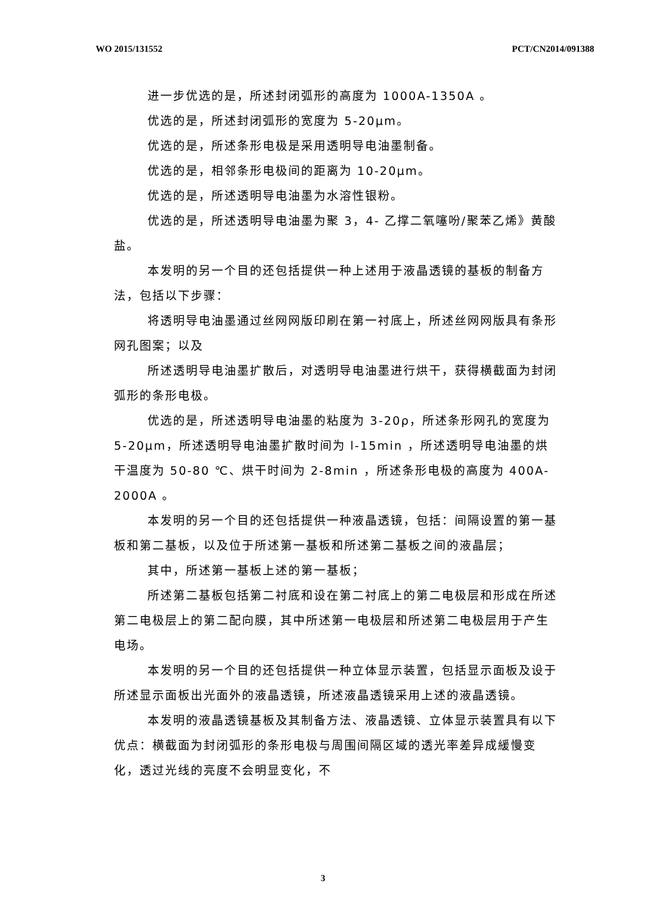WO 2015/131552 PCT/CN2014/091388
进一步优选的是，所述封闭弧形的高度为 1000A-1350A 。
优选的是，所述封闭弧形的宽度为 5-20μm。
优选的是，所述条形电极是采用透明导电油墨制备。
优选的是，相邻条形电极间的距离为 10-20μm。
优选的是，所述透明导电油墨为水溶性银粉。
优选的是，所述透明导电油墨为聚 3，4- 乙撑二氧噻吩/聚苯乙烯》黄酸盐。
本发明的另一个目的还包括提供一种上述用于液晶透镜的基板的制备方法，包括以下步骤：
将透明导电油墨通过丝网网版印刷在第一衬底上，所述丝网网版具有条形网孔图案；以及
所述透明导电油墨扩散后，对透明导电油墨进行烘干，获得横截面为封闭弧形的条形电极。
优选的是，所述透明导电油墨的粘度为 3-20ρ，所述条形网孔的宽度为 5-20μm，所述透明导电油墨扩散时间为 l-15min ，所述透明导电油墨的烘干温度为 50-80 ℃、烘干时间为 2-8min ，所述条形电极的高度为 400A-2000A 。
本发明的另一个目的还包括提供一种液晶透镜，包括：间隔设置的第一基板和第二基板，以及位于所述第一基板和所述第二基板之间的液晶层；
其中，所述第一基板上述的第一基板；
所述第二基板包括第二衬底和设在第二衬底上的第二电极层和形成在所述第二电极层上的第二配向膜，其中所述第一电极层和所述第二电极层用于产生电场。
本发明的另一个目的还包括提供一种立体显示装置，包括显示面板及设于所述显示面板出光面外的液晶透镜，所述液晶透镜采用上述的液晶透镜。
本发明的液晶透镜基板及其制备方法、液晶透镜、立体显示装置具有以下优点：横截面为封闭弧形的条形电极与周围间隔区域的透光率差异成緩慢变化，透过光线的亮度不会明显变化，不
3